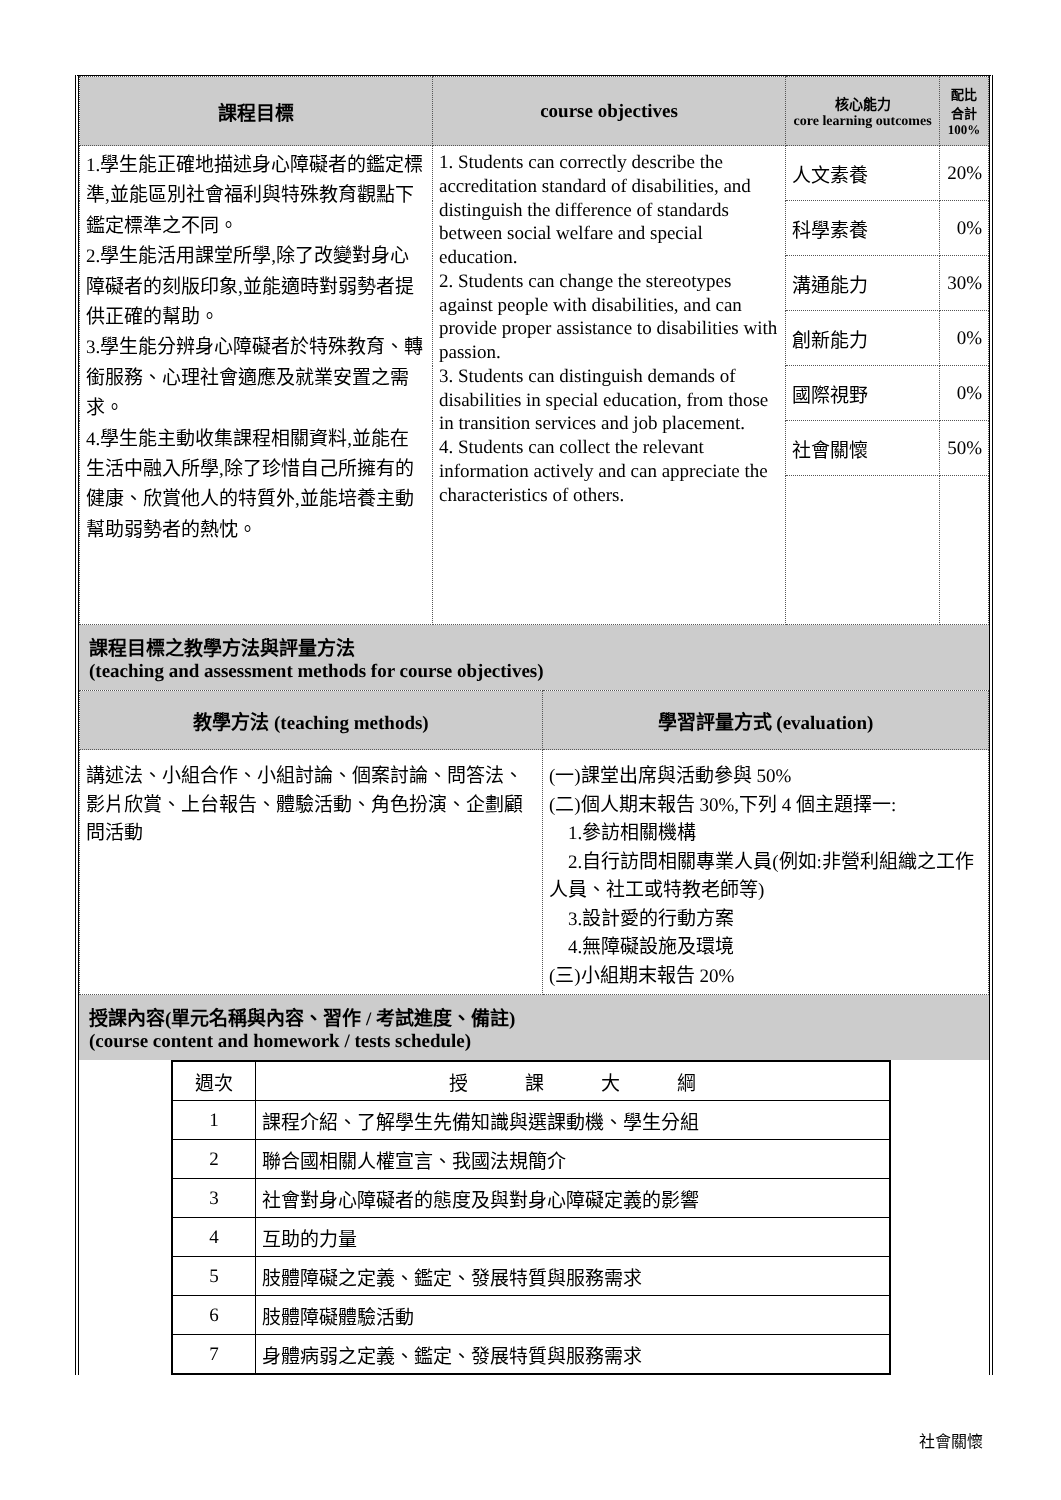| 課程目標 | course objectives | 核心能力 core learning outcomes | 配比 合計 100% |
| --- | --- | --- | --- |
| 1.學生能正確地描述身心障礙者的鑑定標準,並能區別社會福利與特殊教育觀點下鑑定標準之不同。 2.學生能活用課堂所學,除了改變對身心障礙者的刻版印象,並能適時對弱勢者提供正確的幫助。 3.學生能分辨身心障礙者於特殊教育、轉銜服務、心理社會適應及就業安置之需求。 4.學生能主動收集課程相關資料,並能在生活中融入所學,除了珍惜自己所擁有的健康、欣賞他人的特質外,並能培養主動幫助弱勢者的熱忱。 | 1. Students can correctly describe the accreditation standard of disabilities, and distinguish the difference of standards between social welfare and special education. 2. Students can change the stereotypes against people with disabilities, and can provide proper assistance to disabilities with passion. 3. Students can distinguish demands of disabilities in special education, from those in transition services and job placement. 4. Students can collect the relevant information actively and can appreciate the characteristics of others. | 人文素養 | 20% |
| | | 科學素養 | 0% |
| | | 溝通能力 | 30% |
| | | 創新能力 | 0% |
| | | 國際視野 | 0% |
| | | 社會關懷 | 50% |
課程目標之教學方法與評量方法
(teaching and assessment methods for course objectives)
| 教學方法 (teaching methods) | 學習評量方式 (evaluation) |
| --- | --- |
| 講述法、小組合作、小組討論、個案討論、問答法、影片欣賞、上台報告、體驗活動、角色扮演、企劃顧問活動 | (一)課堂出席與活動參與 50% (二)個人期末報告 30%,下列 4 個主題擇一: 1.參訪相關機構 2.自行訪問相關專業人員(例如:非營利組織之工作人員、社工或特教老師等) 3.設計愛的行動方案 4.無障礙設施及環境 (三)小組期末報告 20% |
授課內容(單元名稱與內容、習作 / 考試進度、備註)
(course content and homework / tests schedule)
| 週次 | 授 課 大 綱 |
| 1 | 課程介紹、了解學生先備知識與選課動機、學生分組 |
| 2 | 聯合國相關人權宣言、我國法規簡介 |
| 3 | 社會對身心障礙者的態度及與對身心障礙定義的影響 |
| 4 | 互助的力量 |
| 5 | 肢體障礙之定義、鑑定、發展特質與服務需求 |
| 6 | 肢體障礙體驗活動 |
| 7 | 身體病弱之定義、鑑定、發展特質與服務需求 |
社會關懷